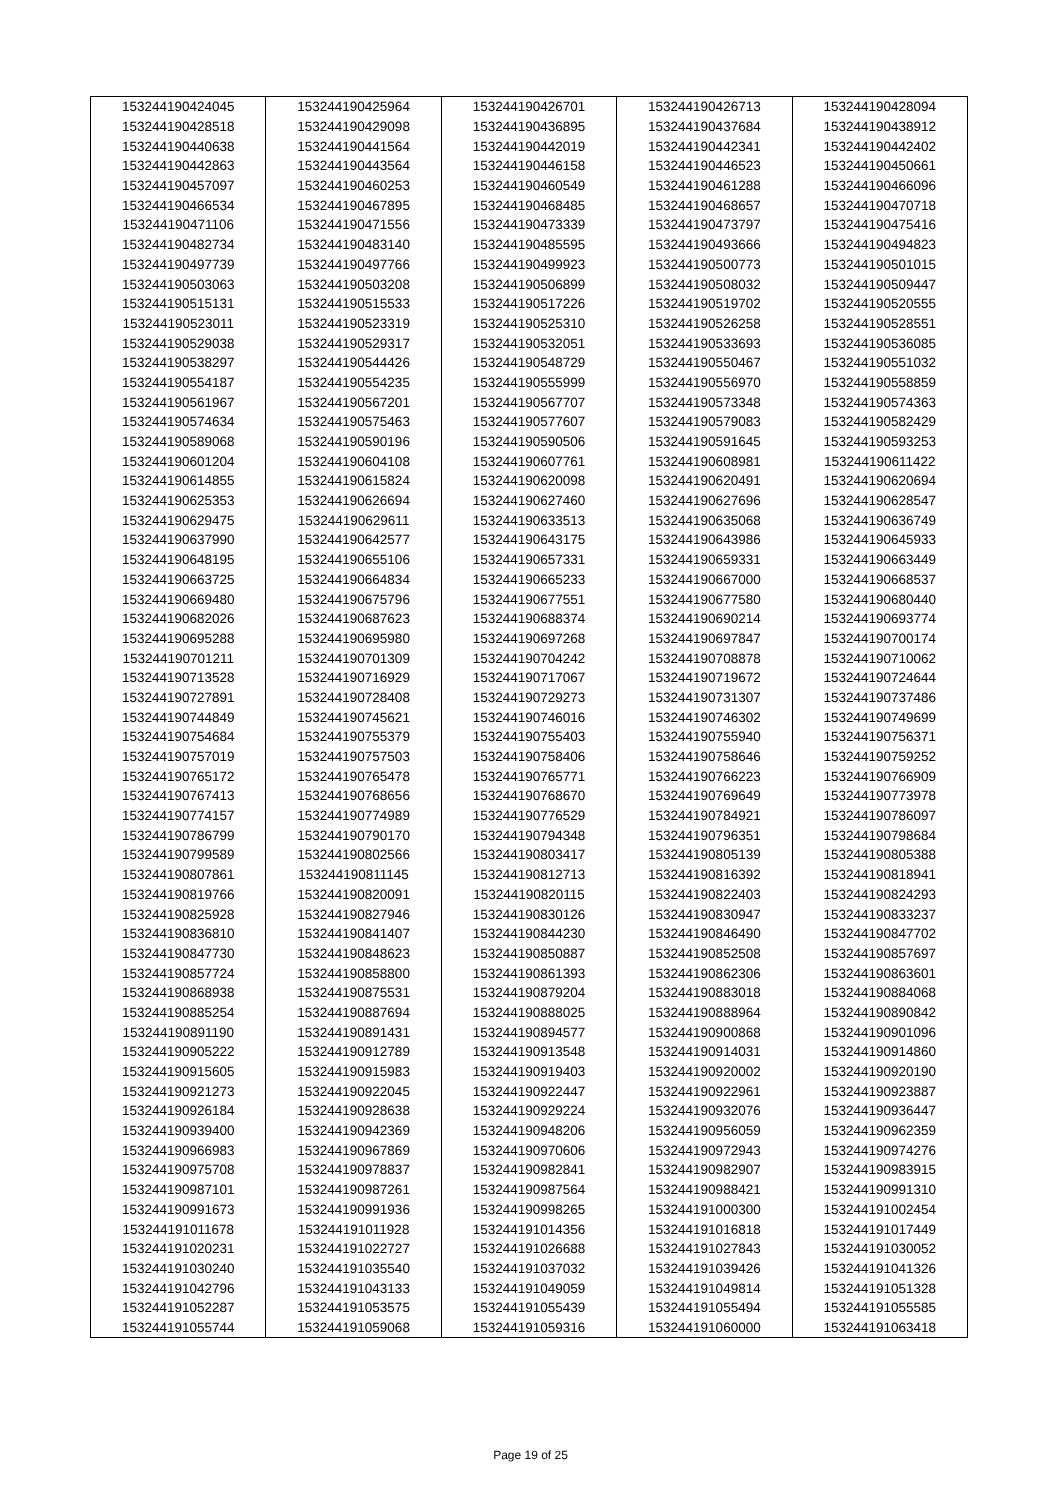| 153244190424045 | 153244190425964 | 153244190426701 | 153244190426713 | 153244190428094 |
| 153244190428518 | 153244190429098 | 153244190436895 | 153244190437684 | 153244190438912 |
| 153244190440638 | 153244190441564 | 153244190442019 | 153244190442341 | 153244190442402 |
| 153244190442863 | 153244190443564 | 153244190446158 | 153244190446523 | 153244190450661 |
| 153244190457097 | 153244190460253 | 153244190460549 | 153244190461288 | 153244190466096 |
| 153244190466534 | 153244190467895 | 153244190468485 | 153244190468657 | 153244190470718 |
| 153244190471106 | 153244190471556 | 153244190473339 | 153244190473797 | 153244190475416 |
| 153244190482734 | 153244190483140 | 153244190485595 | 153244190493666 | 153244190494823 |
| 153244190497739 | 153244190497766 | 153244190499923 | 153244190500773 | 153244190501015 |
| 153244190503063 | 153244190503208 | 153244190506899 | 153244190508032 | 153244190509447 |
| 153244190515131 | 153244190515533 | 153244190517226 | 153244190519702 | 153244190520555 |
| 153244190523011 | 153244190523319 | 153244190525310 | 153244190526258 | 153244190528551 |
| 153244190529038 | 153244190529317 | 153244190532051 | 153244190533693 | 153244190536085 |
| 153244190538297 | 153244190544426 | 153244190548729 | 153244190550467 | 153244190551032 |
| 153244190554187 | 153244190554235 | 153244190555999 | 153244190556970 | 153244190558859 |
| 153244190561967 | 153244190567201 | 153244190567707 | 153244190573348 | 153244190574363 |
| 153244190574634 | 153244190575463 | 153244190577607 | 153244190579083 | 153244190582429 |
| 153244190589068 | 153244190590196 | 153244190590506 | 153244190591645 | 153244190593253 |
| 153244190601204 | 153244190604108 | 153244190607761 | 153244190608981 | 153244190611422 |
| 153244190614855 | 153244190615824 | 153244190620098 | 153244190620491 | 153244190620694 |
| 153244190625353 | 153244190626694 | 153244190627460 | 153244190627696 | 153244190628547 |
| 153244190629475 | 153244190629611 | 153244190633513 | 153244190635068 | 153244190636749 |
| 153244190637990 | 153244190642577 | 153244190643175 | 153244190643986 | 153244190645933 |
| 153244190648195 | 153244190655106 | 153244190657331 | 153244190659331 | 153244190663449 |
| 153244190663725 | 153244190664834 | 153244190665233 | 153244190667000 | 153244190668537 |
| 153244190669480 | 153244190675796 | 153244190677551 | 153244190677580 | 153244190680440 |
| 153244190682026 | 153244190687623 | 153244190688374 | 153244190690214 | 153244190693774 |
| 153244190695288 | 153244190695980 | 153244190697268 | 153244190697847 | 153244190700174 |
| 153244190701211 | 153244190701309 | 153244190704242 | 153244190708878 | 153244190710062 |
| 153244190713528 | 153244190716929 | 153244190717067 | 153244190719672 | 153244190724644 |
| 153244190727891 | 153244190728408 | 153244190729273 | 153244190731307 | 153244190737486 |
| 153244190744849 | 153244190745621 | 153244190746016 | 153244190746302 | 153244190749699 |
| 153244190754684 | 153244190755379 | 153244190755403 | 153244190755940 | 153244190756371 |
| 153244190757019 | 153244190757503 | 153244190758406 | 153244190758646 | 153244190759252 |
| 153244190765172 | 153244190765478 | 153244190765771 | 153244190766223 | 153244190766909 |
| 153244190767413 | 153244190768656 | 153244190768670 | 153244190769649 | 153244190773978 |
| 153244190774157 | 153244190774989 | 153244190776529 | 153244190784921 | 153244190786097 |
| 153244190786799 | 153244190790170 | 153244190794348 | 153244190796351 | 153244190798684 |
| 153244190799589 | 153244190802566 | 153244190803417 | 153244190805139 | 153244190805388 |
| 153244190807861 | 153244190811145 | 153244190812713 | 153244190816392 | 153244190818941 |
| 153244190819766 | 153244190820091 | 153244190820115 | 153244190822403 | 153244190824293 |
| 153244190825928 | 153244190827946 | 153244190830126 | 153244190830947 | 153244190833237 |
| 153244190836810 | 153244190841407 | 153244190844230 | 153244190846490 | 153244190847702 |
| 153244190847730 | 153244190848623 | 153244190850887 | 153244190852508 | 153244190857697 |
| 153244190857724 | 153244190858800 | 153244190861393 | 153244190862306 | 153244190863601 |
| 153244190868938 | 153244190875531 | 153244190879204 | 153244190883018 | 153244190884068 |
| 153244190885254 | 153244190887694 | 153244190888025 | 153244190888964 | 153244190890842 |
| 153244190891190 | 153244190891431 | 153244190894577 | 153244190900868 | 153244190901096 |
| 153244190905222 | 153244190912789 | 153244190913548 | 153244190914031 | 153244190914860 |
| 153244190915605 | 153244190915983 | 153244190919403 | 153244190920002 | 153244190920190 |
| 153244190921273 | 153244190922045 | 153244190922447 | 153244190922961 | 153244190923887 |
| 153244190926184 | 153244190928638 | 153244190929224 | 153244190932076 | 153244190936447 |
| 153244190939400 | 153244190942369 | 153244190948206 | 153244190956059 | 153244190962359 |
| 153244190966983 | 153244190967869 | 153244190970606 | 153244190972943 | 153244190974276 |
| 153244190975708 | 153244190978837 | 153244190982841 | 153244190982907 | 153244190983915 |
| 153244190987101 | 153244190987261 | 153244190987564 | 153244190988421 | 153244190991310 |
| 153244190991673 | 153244190991936 | 153244190998265 | 153244191000300 | 153244191002454 |
| 153244191011678 | 153244191011928 | 153244191014356 | 153244191016818 | 153244191017449 |
| 153244191020231 | 153244191022727 | 153244191026688 | 153244191027843 | 153244191030052 |
| 153244191030240 | 153244191035540 | 153244191037032 | 153244191039426 | 153244191041326 |
| 153244191042796 | 153244191043133 | 153244191049059 | 153244191049814 | 153244191051328 |
| 153244191052287 | 153244191053575 | 153244191055439 | 153244191055494 | 153244191055585 |
| 153244191055744 | 153244191059068 | 153244191059316 | 153244191060000 | 153244191063418 |
Page 19 of 25